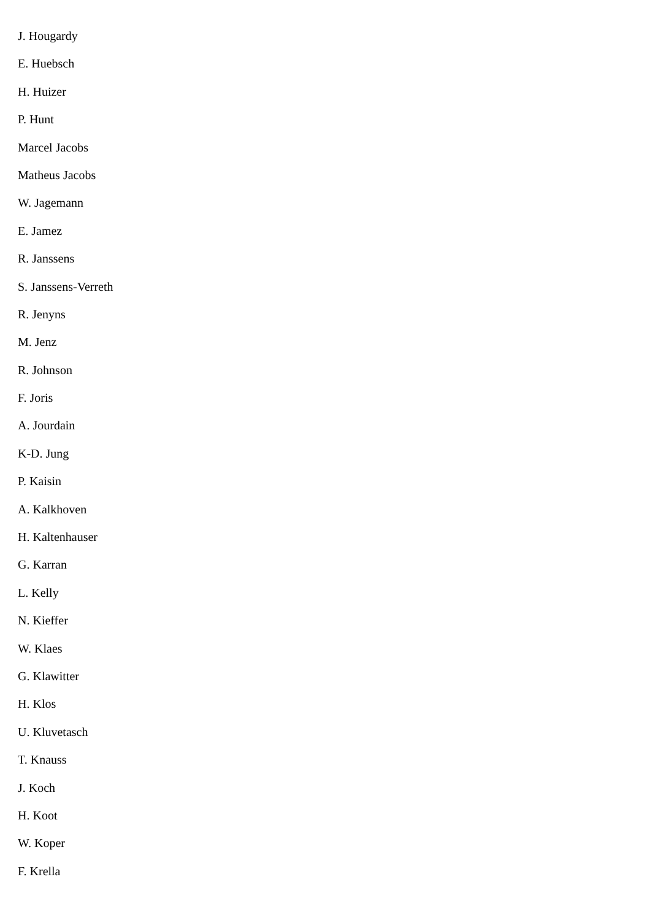J. Hougardy
E. Huebsch
H. Huizer
P. Hunt
Marcel Jacobs
Matheus Jacobs
W. Jagemann
E. Jamez
R. Janssens
S. Janssens-Verreth
R. Jenyns
M. Jenz
R. Johnson
F. Joris
A. Jourdain
K-D. Jung
P. Kaisin
A. Kalkhoven
H. Kaltenhauser
G. Karran
L. Kelly
N. Kieffer
W. Klaes
G. Klawitter
H. Klos
U. Kluvetasch
T. Knauss
J. Koch
H. Koot
W. Koper
F. Krella